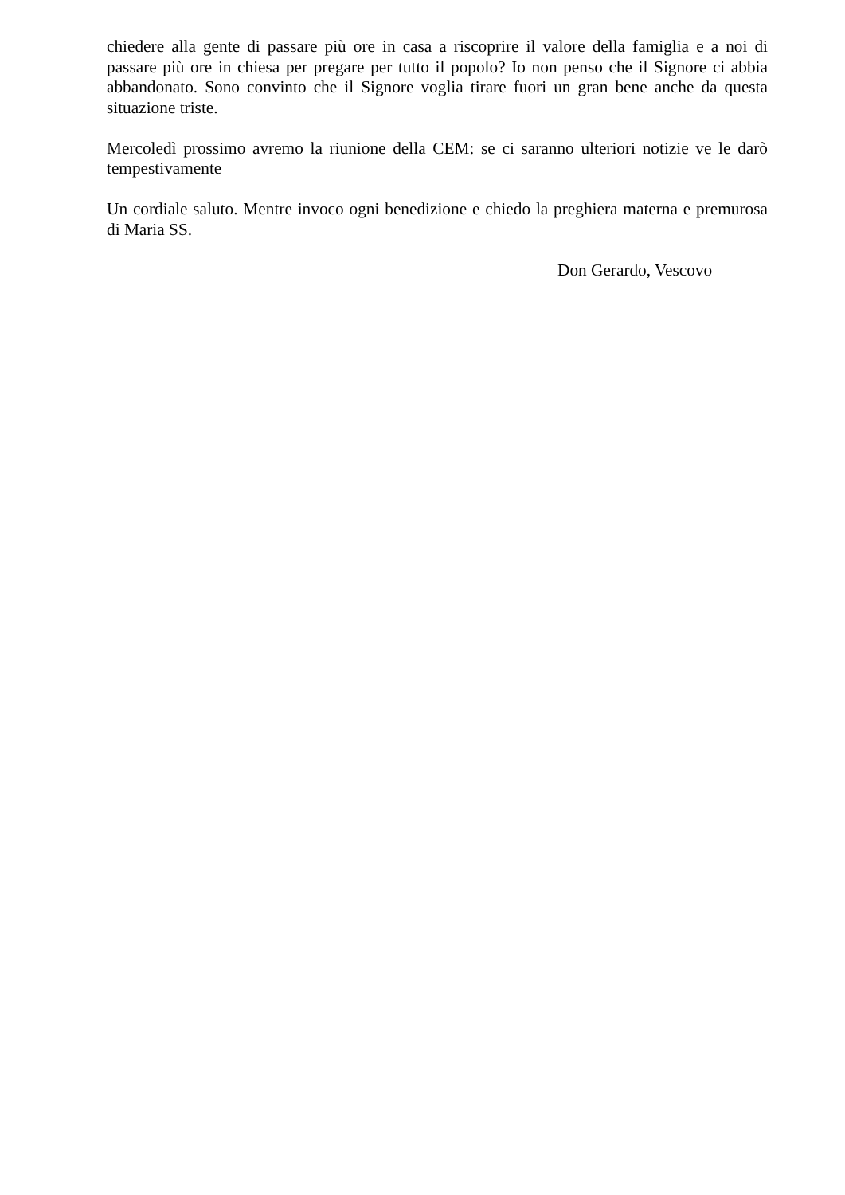chiedere alla gente di passare più ore in casa a riscoprire il valore della famiglia e a noi di passare più ore in chiesa per pregare per tutto il popolo? Io non penso che il Signore ci abbia abbandonato. Sono convinto che il Signore voglia tirare fuori un gran bene anche da questa situazione triste.
Mercoledì prossimo avremo la riunione della CEM: se ci saranno ulteriori notizie ve le darò tempestivamente
Un cordiale saluto. Mentre invoco ogni benedizione e chiedo la preghiera materna e premurosa di Maria SS.
Don Gerardo, Vescovo